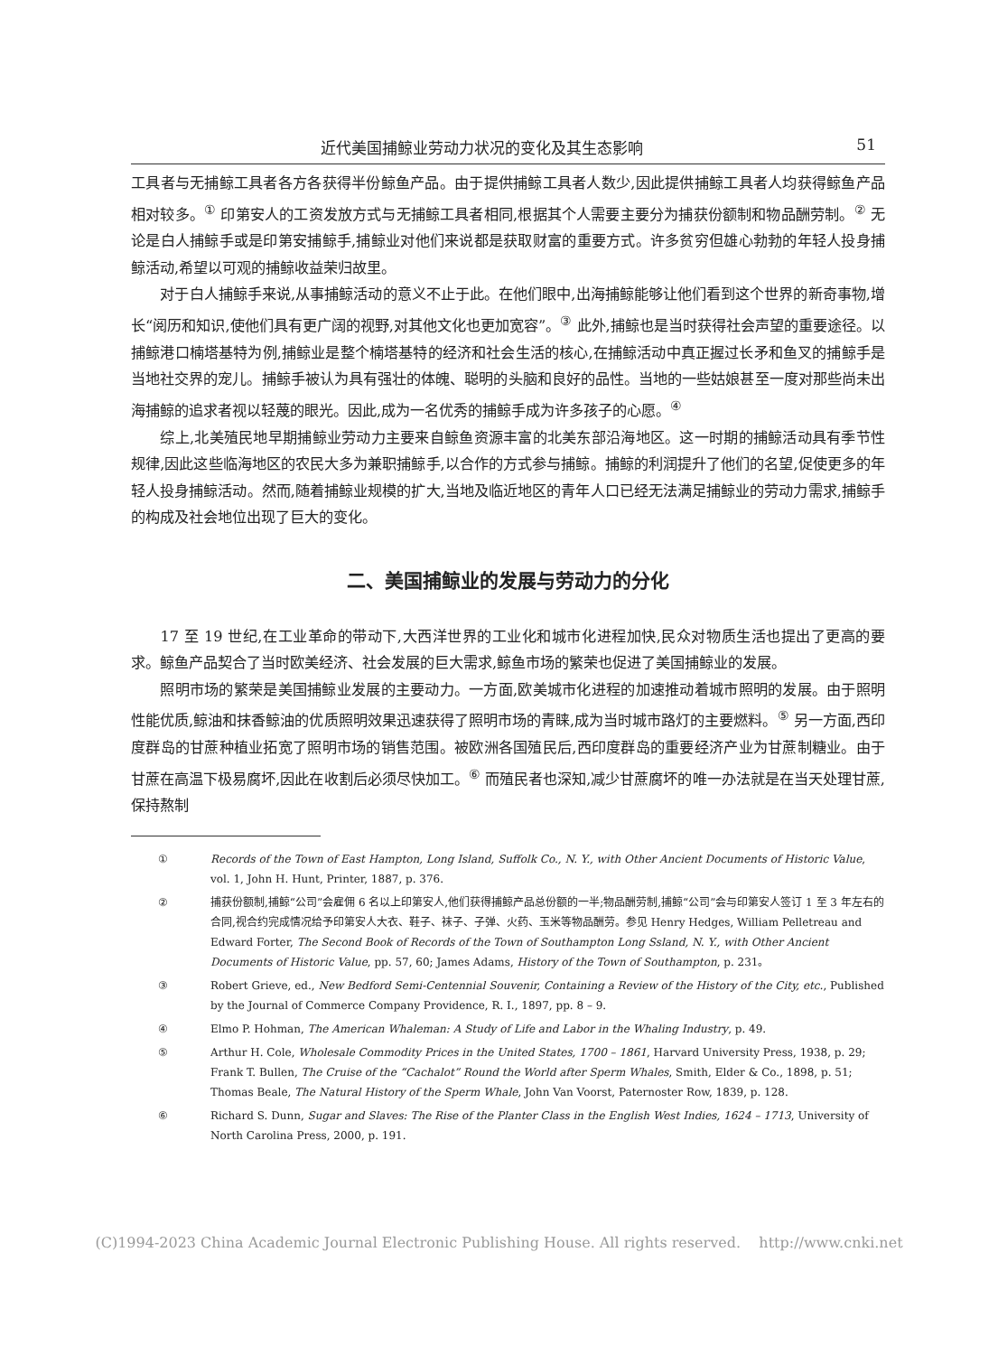近代美国捕鲸业劳动力状况的变化及其生态影响 51
工具者与无捕鲸工具者各方各获得半份鲸鱼产品。由于提供捕鲸工具者人数少,因此提供捕鲸工具者人均获得鲸鱼产品相对较多。<sup>①</sup> 印第安人的工资发放方式与无捕鲸工具者相同,根据其个人需要主要分为捕获份额制和物品酬劳制。<sup>②</sup> 无论是白人捕鲸手或是印第安捕鲸手,捕鲸业对他们来说都是获取财富的重要方式。许多贫穷但雄心勃勃的年轻人投身捕鲸活动,希望以可观的捕鲸收益荣归故里。
对于白人捕鲸手来说,从事捕鲸活动的意义不止于此。在他们眼中,出海捕鲸能够让他们看到这个世界的新奇事物,增长“阅历和知识,使他们具有更广阔的视野,对其他文化也更加宽容”。<sup>③</sup> 此外,捕鲸也是当时获得社会声望的重要途径。以捕鲸港口楠塔基特为例,捕鲸业是整个楠塔基特的经济和社会生活的核心,在捕鲸活动中真正握过长矛和鱼叉的捕鲸手是当地社交界的宠儿。捕鲸手被认为具有强壮的体魄、聪明的头脑和良好的品性。当地的一些姑娘甚至一度对那些尚未出海捕鲸的追求者视以轻蔑的眼光。因此,成为一名优秀的捕鲸手成为许多孩子的心愿。<sup>④</sup>
综上,北美殖民地早期捕鲸业劳动力主要来自鲸鱼资源丰富的北美东部沿海地区。这一时期的捕鲸活动具有季节性规律,因此这些临海地区的农民大多为兼职捕鲸手,以合作的方式参与捕鲸。捕鲸的利润提升了他们的名望,促使更多的年轻人投身捕鲸活动。然而,随着捕鲸业规模的扩大,当地及临近地区的青年人口已经无法满足捕鲸业的劳动力需求,捕鲸手的构成及社会地位出现了巨大的变化。
二、美国捕鲸业的发展与劳动力的分化
17 至 19 世纪,在工业革命的带动下,大西洋世界的工业化和城市化进程加快,民众对物质生活也提出了更高的要求。鲸鱼产品契合了当时欧美经济、社会发展的巨大需求,鲸鱼市场的繁荣也促进了美国捕鲸业的发展。
照明市场的繁荣是美国捕鲸业发展的主要动力。一方面,欧美城市化进程的加速推动着城市照明的发展。由于照明性能优质,鲸油和抹香鲸油的优质照明效果迅速获得了照明市场的青睐,成为当时城市路灯的主要燃料。<sup>⑤</sup> 另一方面,西印度群岛的甘蔗种植业拓宽了照明市场的销售范围。被欧洲各国殖民后,西印度群岛的重要经济产业为甘蔗制糖业。由于甘蔗在高温下极易腐坏,因此在收割后必须尽快加工。<sup>⑥</sup> 而殖民者也深知,减少甘蔗腐坏的唯一办法就是在当天处理甘蔗,保持熬制
① Records of the Town of East Hampton, Long Island, Suffolk Co., N. Y., with Other Ancient Documents of Historic Value, vol. 1, John H. Hunt, Printer, 1887, p. 376.
② 捕获份额制,捕鲸“公司”会雇佣 6 名以上印第安人,他们获得捕鲸产品总份额的一半;物品酬劳制,捕鲸“公司”会与印第安人签订 1 至 3 年左右的合同,视合约完成情况给予印第安人大衣、鞋子、袜子、子弹、火药、玉米等物品酬劳。参见 Henry Hedges, William Pelletreau and Edward Forter, The Second Book of Records of the Town of Southampton Long Ssland, N. Y., with Other Ancient Documents of Historic Value, pp. 57, 60; James Adams, History of the Town of Southampton, p. 231。
③ Robert Grieve, ed., New Bedford Semi-Centennial Souvenir, Containing a Review of the History of the City, etc., Published by the Journal of Commerce Company Providence, R. I., 1897, pp. 8 – 9.
④ Elmo P. Hohman, The American Whaleman: A Study of Life and Labor in the Whaling Industry, p. 49.
⑤ Arthur H. Cole, Wholesale Commodity Prices in the United States, 1700 – 1861, Harvard University Press, 1938, p. 29; Frank T. Bullen, The Cruise of the “Cachalot” Round the World after Sperm Whales, Smith, Elder & Co., 1898, p. 51; Thomas Beale, The Natural History of the Sperm Whale, John Van Voorst, Paternoster Row, 1839, p. 128.
⑥ Richard S. Dunn, Sugar and Slaves: The Rise of the Planter Class in the English West Indies, 1624 – 1713, University of North Carolina Press, 2000, p. 191.
(C)1994-2023 China Academic Journal Electronic Publishing House. All rights reserved. http://www.cnki.net